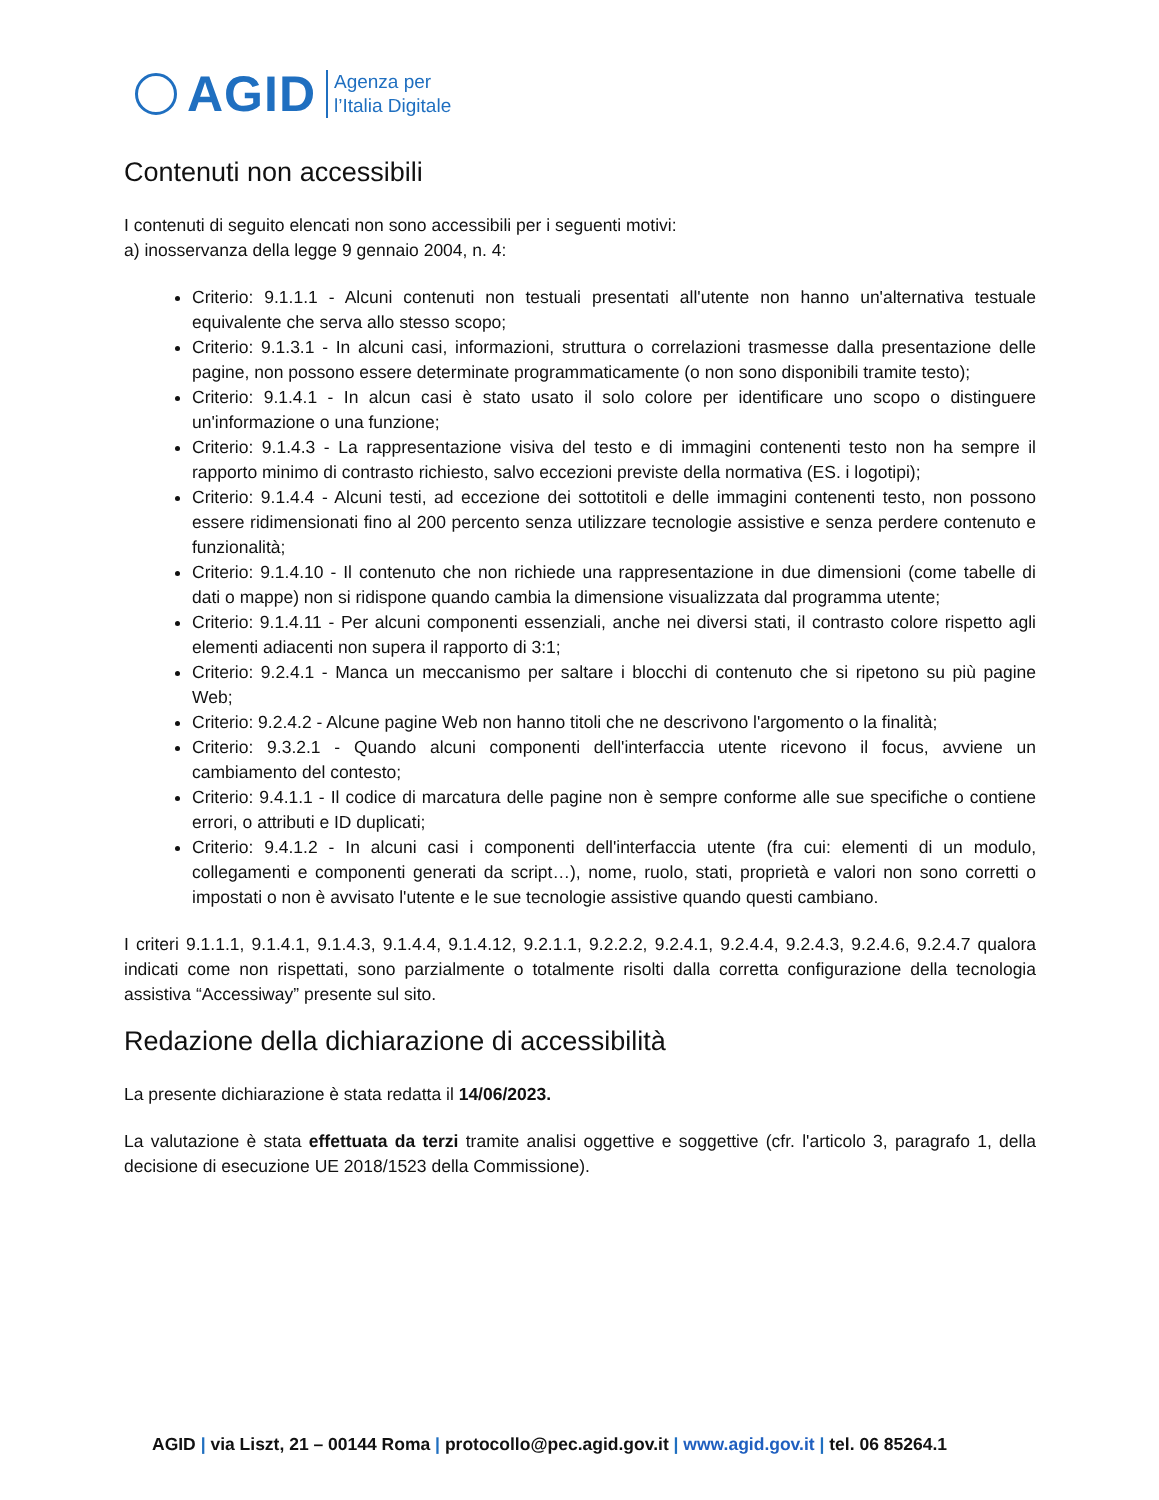AGID
Agenza per
l’Italia Digitale
Contenuti non accessibili
I contenuti di seguito elencati non sono accessibili per i seguenti motivi:
a) inosservanza della legge 9 gennaio 2004, n. 4:
Criterio: 9.1.1.1 - Alcuni contenuti non testuali presentati all'utente non hanno un'alternativa testuale equivalente che serva allo stesso scopo;
Criterio: 9.1.3.1 - In alcuni casi, informazioni, struttura o correlazioni trasmesse dalla presentazione delle pagine, non possono essere determinate programmaticamente (o non sono disponibili tramite testo);
Criterio: 9.1.4.1 - In alcun casi è stato usato il solo colore per identificare uno scopo o distinguere un'informazione o una funzione;
Criterio: 9.1.4.3 - La rappresentazione visiva del testo e di immagini contenenti testo non ha sempre il rapporto minimo di contrasto richiesto, salvo eccezioni previste della normativa (ES. i logotipi);
Criterio: 9.1.4.4 - Alcuni testi, ad eccezione dei sottotitoli e delle immagini contenenti testo, non possono essere ridimensionati fino al 200 percento senza utilizzare tecnologie assistive e senza perdere contenuto e funzionalità;
Criterio: 9.1.4.10 - Il contenuto che non richiede una rappresentazione in due dimensioni (come tabelle di dati o mappe) non si ridispone quando cambia la dimensione visualizzata dal programma utente;
Criterio: 9.1.4.11 - Per alcuni componenti essenziali, anche nei diversi stati, il contrasto colore rispetto agli elementi adiacenti non supera il rapporto di 3:1;
Criterio: 9.2.4.1 - Manca un meccanismo per saltare i blocchi di contenuto che si ripetono su più pagine Web;
Criterio: 9.2.4.2 - Alcune pagine Web non hanno titoli che ne descrivono l'argomento o la finalità;
Criterio: 9.3.2.1 - Quando alcuni componenti dell'interfaccia utente ricevono il focus, avviene un cambiamento del contesto;
Criterio: 9.4.1.1 - Il codice di marcatura delle pagine non è sempre conforme alle sue specifiche o contiene errori, o attributi e ID duplicati;
Criterio: 9.4.1.2 - In alcuni casi i componenti dell'interfaccia utente (fra cui: elementi di un modulo, collegamenti e componenti generati da script…), nome, ruolo, stati, proprietà e valori non sono corretti o impostati o non è avvisato l'utente e le sue tecnologie assistive quando questi cambiano.
I criteri 9.1.1.1, 9.1.4.1, 9.1.4.3, 9.1.4.4, 9.1.4.12, 9.2.1.1, 9.2.2.2, 9.2.4.1, 9.2.4.4, 9.2.4.3, 9.2.4.6, 9.2.4.7 qualora indicati come non rispettati, sono parzialmente o totalmente risolti dalla corretta configurazione della tecnologia assistiva “Accessiway” presente sul sito.
Redazione della dichiarazione di accessibilità
La presente dichiarazione è stata redatta il 14/06/2023.
La valutazione è stata effettuata da terzi tramite analisi oggettive e soggettive (cfr. l'articolo 3, paragrafo 1, della decisione di esecuzione UE 2018/1523 della Commissione).
AGID | via Liszt, 21 – 00144 Roma | protocollo@pec.agid.gov.it | www.agid.gov.it | tel. 06 85264.1